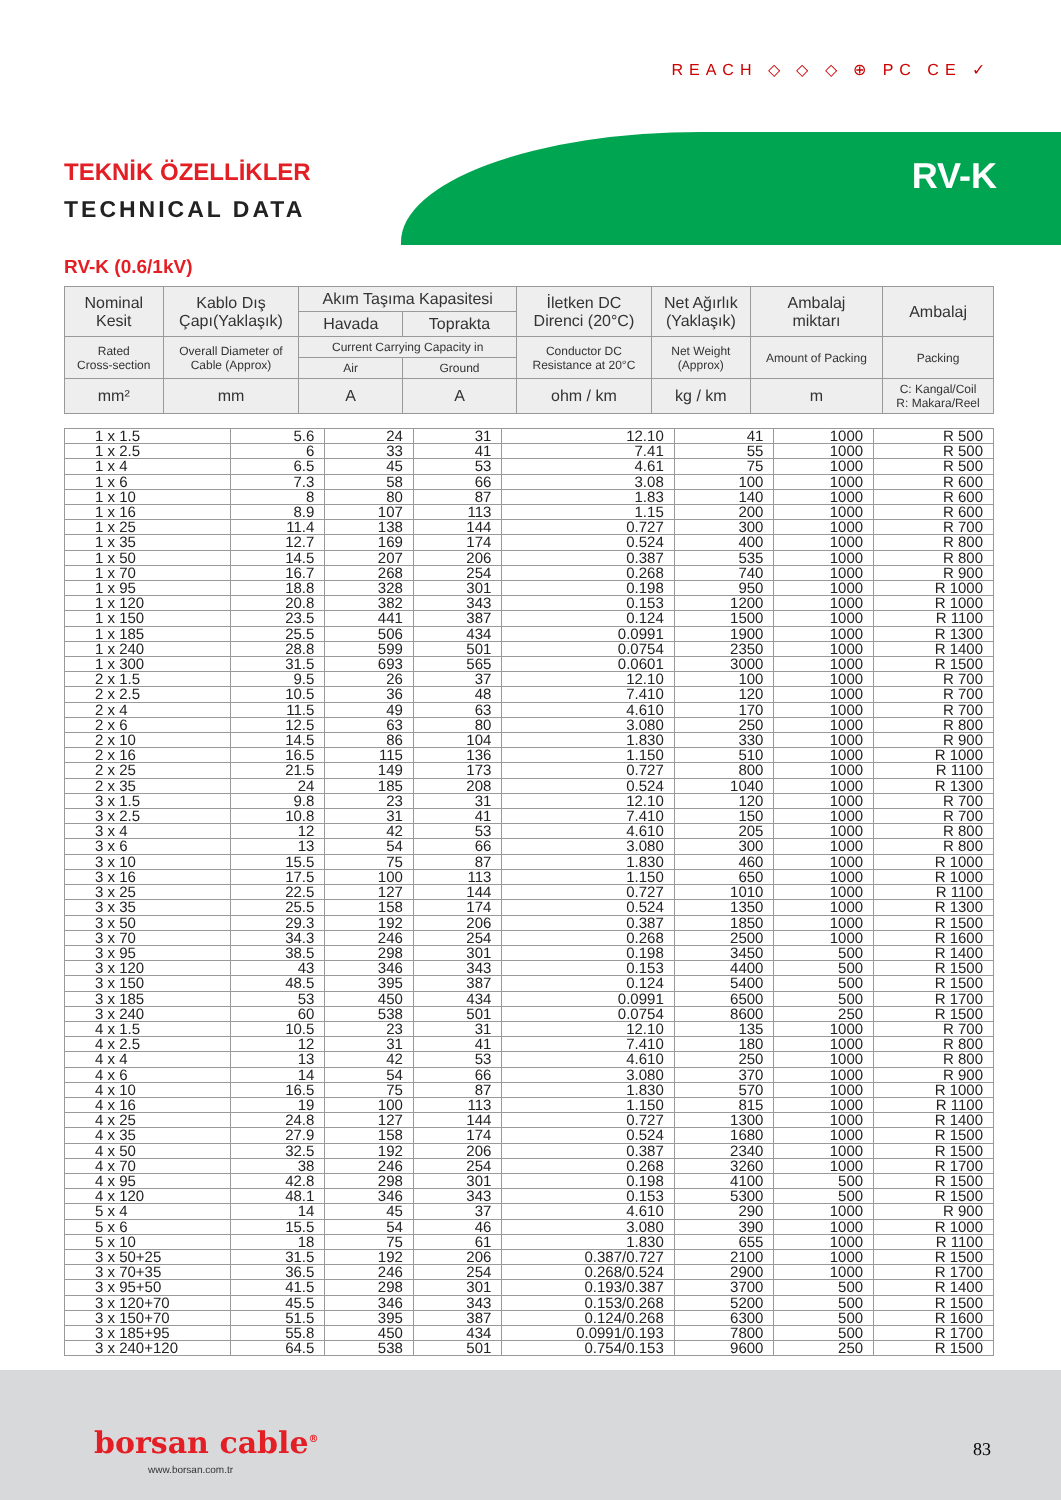REACH ◇ ◇ ◇ ⊕ PC CE ✓
TEKNİK ÖZELLİKLER
TECHNICAL DATA
RV-K
RV-K (0.6/1kV)
| Nominal Kesit | Kablo Dış Çapı(Yaklaşık) | Akım Taşıma Kapasitesi | | İletken DC Direnci (20°C) | Net Ağırlık (Yaklaşık) | Ambalaj miktarı | Ambalaj |
| --- | --- | --- | --- | --- | --- | --- | --- |
| | | Havada | Toprakta | | | | |
| Rated Cross-section | Overall Diameter of Cable (Approx) | Current Carrying Capacity in | | Conductor DC Resistance at 20°C | Net Weight (Approx) | Amount of Packing | Packing |
| | | Air | Ground | | | | |
| mm² | mm | A | A | ohm / km | kg / km | m | C: Kangal/Coil R: Makara/Reel |
| 1 x 1.5 | 5.6 | 24 | 31 | 12.10 | 41 | 1000 | R 500 |
| 1 x 2.5 | 6 | 33 | 41 | 7.41 | 55 | 1000 | R 500 |
| 1 x 4 | 6.5 | 45 | 53 | 4.61 | 75 | 1000 | R 500 |
| 1 x 6 | 7.3 | 58 | 66 | 3.08 | 100 | 1000 | R 600 |
| 1 x 10 | 8 | 80 | 87 | 1.83 | 140 | 1000 | R 600 |
| 1 x 16 | 8.9 | 107 | 113 | 1.15 | 200 | 1000 | R 600 |
| 1 x 25 | 11.4 | 138 | 144 | 0.727 | 300 | 1000 | R 700 |
| 1 x 35 | 12.7 | 169 | 174 | 0.524 | 400 | 1000 | R 800 |
| 1 x 50 | 14.5 | 207 | 206 | 0.387 | 535 | 1000 | R 800 |
| 1 x 70 | 16.7 | 268 | 254 | 0.268 | 740 | 1000 | R 900 |
| 1 x 95 | 18.8 | 328 | 301 | 0.198 | 950 | 1000 | R 1000 |
| 1 x 120 | 20.8 | 382 | 343 | 0.153 | 1200 | 1000 | R 1000 |
| 1 x 150 | 23.5 | 441 | 387 | 0.124 | 1500 | 1000 | R 1100 |
| 1 x 185 | 25.5 | 506 | 434 | 0.0991 | 1900 | 1000 | R 1300 |
| 1 x 240 | 28.8 | 599 | 501 | 0.0754 | 2350 | 1000 | R 1400 |
| 1 x 300 | 31.5 | 693 | 565 | 0.0601 | 3000 | 1000 | R 1500 |
| 2 x 1.5 | 9.5 | 26 | 37 | 12.10 | 100 | 1000 | R 700 |
| 2 x 2.5 | 10.5 | 36 | 48 | 7.410 | 120 | 1000 | R 700 |
| 2 x 4 | 11.5 | 49 | 63 | 4.610 | 170 | 1000 | R 700 |
| 2 x 6 | 12.5 | 63 | 80 | 3.080 | 250 | 1000 | R 800 |
| 2 x 10 | 14.5 | 86 | 104 | 1.830 | 330 | 1000 | R 900 |
| 2 x 16 | 16.5 | 115 | 136 | 1.150 | 510 | 1000 | R 1000 |
| 2 x 25 | 21.5 | 149 | 173 | 0.727 | 800 | 1000 | R 1100 |
| 2 x 35 | 24 | 185 | 208 | 0.524 | 1040 | 1000 | R 1300 |
| 3 x 1.5 | 9.8 | 23 | 31 | 12.10 | 120 | 1000 | R 700 |
| 3 x 2.5 | 10.8 | 31 | 41 | 7.410 | 150 | 1000 | R 700 |
| 3 x 4 | 12 | 42 | 53 | 4.610 | 205 | 1000 | R 800 |
| 3 x 6 | 13 | 54 | 66 | 3.080 | 300 | 1000 | R 800 |
| 3 x 10 | 15.5 | 75 | 87 | 1.830 | 460 | 1000 | R 1000 |
| 3 x 16 | 17.5 | 100 | 113 | 1.150 | 650 | 1000 | R 1000 |
| 3 x 25 | 22.5 | 127 | 144 | 0.727 | 1010 | 1000 | R 1100 |
| 3 x 35 | 25.5 | 158 | 174 | 0.524 | 1350 | 1000 | R 1300 |
| 3 x 50 | 29.3 | 192 | 206 | 0.387 | 1850 | 1000 | R 1500 |
| 3 x 70 | 34.3 | 246 | 254 | 0.268 | 2500 | 1000 | R 1600 |
| 3 x 95 | 38.5 | 298 | 301 | 0.198 | 3450 | 500 | R 1400 |
| 3 x 120 | 43 | 346 | 343 | 0.153 | 4400 | 500 | R 1500 |
| 3 x 150 | 48.5 | 395 | 387 | 0.124 | 5400 | 500 | R 1500 |
| 3 x 185 | 53 | 450 | 434 | 0.0991 | 6500 | 500 | R 1700 |
| 3 x 240 | 60 | 538 | 501 | 0.0754 | 8600 | 250 | R 1500 |
| 4 x 1.5 | 10.5 | 23 | 31 | 12.10 | 135 | 1000 | R 700 |
| 4 x 2.5 | 12 | 31 | 41 | 7.410 | 180 | 1000 | R 800 |
| 4 x 4 | 13 | 42 | 53 | 4.610 | 250 | 1000 | R 800 |
| 4 x 6 | 14 | 54 | 66 | 3.080 | 370 | 1000 | R 900 |
| 4 x 10 | 16.5 | 75 | 87 | 1.830 | 570 | 1000 | R 1000 |
| 4 x 16 | 19 | 100 | 113 | 1.150 | 815 | 1000 | R 1100 |
| 4 x 25 | 24.8 | 127 | 144 | 0.727 | 1300 | 1000 | R 1400 |
| 4 x 35 | 27.9 | 158 | 174 | 0.524 | 1680 | 1000 | R 1500 |
| 4 x 50 | 32.5 | 192 | 206 | 0.387 | 2340 | 1000 | R 1500 |
| 4 x 70 | 38 | 246 | 254 | 0.268 | 3260 | 1000 | R 1700 |
| 4 x 95 | 42.8 | 298 | 301 | 0.198 | 4100 | 500 | R 1500 |
| 4 x 120 | 48.1 | 346 | 343 | 0.153 | 5300 | 500 | R 1500 |
| 5 x 4 | 14 | 45 | 37 | 4.610 | 290 | 1000 | R 900 |
| 5 x 6 | 15.5 | 54 | 46 | 3.080 | 390 | 1000 | R 1000 |
| 5 x 10 | 18 | 75 | 61 | 1.830 | 655 | 1000 | R 1100 |
| 3 x 50+25 | 31.5 | 192 | 206 | 0.387/0.727 | 2100 | 1000 | R 1500 |
| 3 x 70+35 | 36.5 | 246 | 254 | 0.268/0.524 | 2900 | 1000 | R 1700 |
| 3 x 95+50 | 41.5 | 298 | 301 | 0.193/0.387 | 3700 | 500 | R 1400 |
| 3 x 120+70 | 45.5 | 346 | 343 | 0.153/0.268 | 5200 | 500 | R 1500 |
| 3 x 150+70 | 51.5 | 395 | 387 | 0.124/0.268 | 6300 | 500 | R 1600 |
| 3 x 185+95 | 55.8 | 450 | 434 | 0.0991/0.193 | 7800 | 500 | R 1700 |
| 3 x 240+120 | 64.5 | 538 | 501 | 0.754/0.153 | 9600 | 250 | R 1500 |
borsan cable<sup>®</sup>
www.borsan.com.tr
83